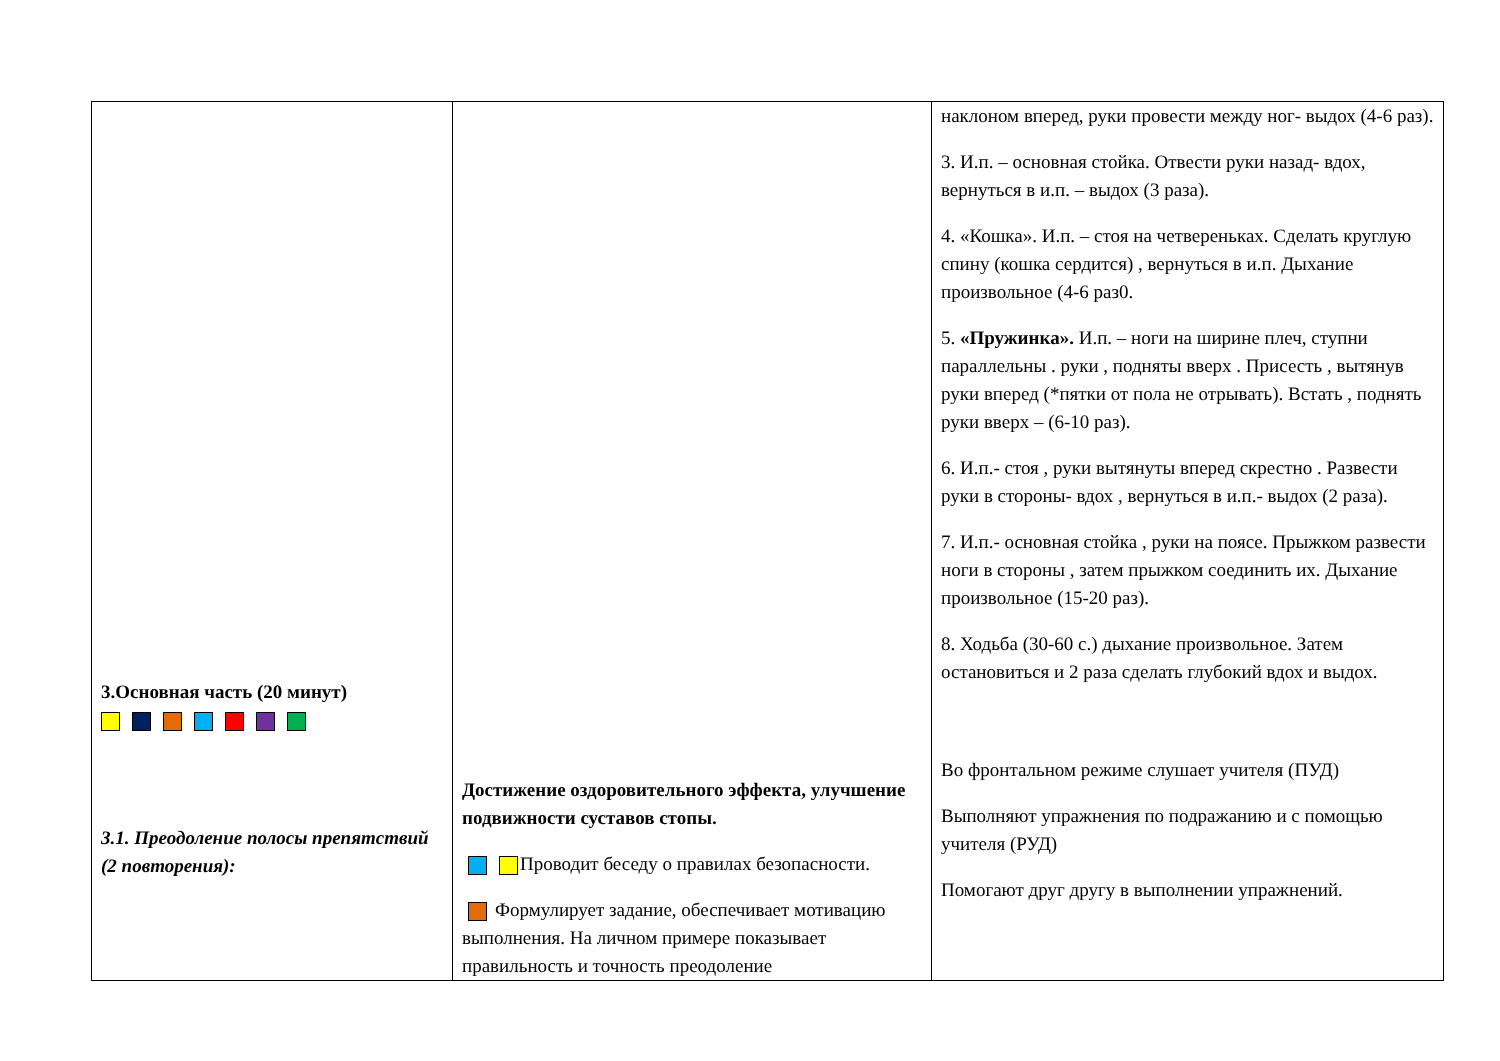| 3.Основная часть (20 минут) 3.1. Преодоление полосы препятствий (2 повторения): | Достижение оздоровительного эффекта, улучшение подвижности суставов стопы. Проводит беседу о правилах безопасности. Формулирует задание, обеспечивает мотивацию выполнения. На личном примере показывает правильность и точность преодоление | наклоном вперед, руки провести между ног- выдох (4-6 раз). 3. И.п. – основная стойка. Отвести руки назад- вдох, вернуться в и.п. – выдох (3 раза). 4. «Кошка». И.п. – стоя на четвереньках. Сделать круглую спину (кошка сердится) , вернуться в и.п. Дыхание произвольное (4-6 раз0. 5. «Пружинка». И.п. – ноги на ширине плеч, ступни параллельны . руки , подняты вверх . Присесть , вытянув руки вперед (*пятки от пола не отрывать). Встать , поднять руки вверх – (6-10 раз). 6. И.п.- стоя , руки вытянуты вперед скрестно . Развести руки в стороны- вдох , вернуться в и.п.- выдох (2 раза). 7. И.п.- основная стойка , руки на поясе. Прыжком развести ноги в стороны , затем прыжком соединить их. Дыхание произвольное (15-20 раз). 8. Ходьба (30-60 с.) дыхание произвольное. Затем остановиться и 2 раза сделать глубокий вдох и выдох. Во фронтальном режиме слушает учителя (ПУД) Выполняют упражнения по подражанию и с помощью учителя (РУД) Помогают друг другу в выполнении упражнений. |